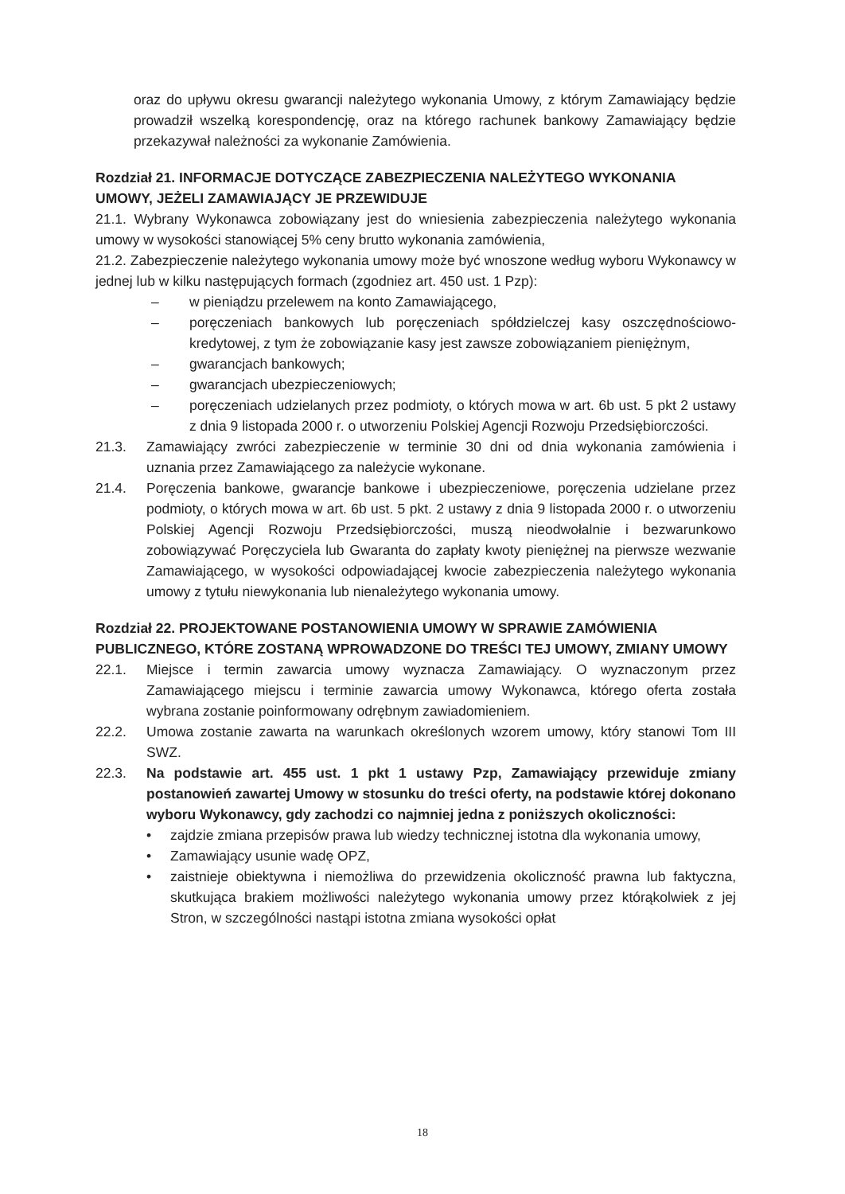oraz do upływu okresu gwarancji należytego wykonania Umowy, z którym Zamawiający będzie prowadził wszelką korespondencję, oraz na którego rachunek bankowy Zamawiający będzie przekazywał należności za wykonanie Zamówienia.
Rozdział 21. INFORMACJE DOTYCZĄCE ZABEZPIECZENIA NALEŻYTEGO WYKONANIA UMOWY, JEŻELI ZAMAWIAJĄCY JE PRZEWIDUJE
21.1. Wybrany Wykonawca zobowiązany jest do wniesienia zabezpieczenia należytego wykonania umowy w wysokości stanowiącej 5% ceny brutto wykonania zamówienia,
21.2. Zabezpieczenie należytego wykonania umowy może być wnoszone według wyboru Wykonawcy w jednej lub w kilku następujących formach (zgodniez art. 450 ust. 1 Pzp):
– w pieniądzu przelewem na konto Zamawiającego,
– poręczeniach bankowych lub poręczeniach spółdzielczej kasy oszczędnościowo-kredytowej, z tym że zobowiązanie kasy jest zawsze zobowiązaniem pieniężnym,
– gwarancjach bankowych;
– gwarancjach ubezpieczeniowych;
– poręczeniach udzielanych przez podmioty, o których mowa w art. 6b ust. 5 pkt 2 ustawy z dnia 9 listopada 2000 r. o utworzeniu Polskiej Agencji Rozwoju Przedsiębiorczości.
21.3. Zamawiający zwróci zabezpieczenie w terminie 30 dni od dnia wykonania zamówienia i uznania przez Zamawiającego za należycie wykonane.
21.4. Poręczenia bankowe, gwarancje bankowe i ubezpieczeniowe, poręczenia udzielane przez podmioty, o których mowa w art. 6b ust. 5 pkt. 2 ustawy z dnia 9 listopada 2000 r. o utworzeniu Polskiej Agencji Rozwoju Przedsiębiorczości, muszą nieodwołalnie i bezwarunkowo zobowiązywać Poręczyciela lub Gwaranta do zapłaty kwoty pieniężnej na pierwsze wezwanie Zamawiającego, w wysokości odpowiadającej kwocie zabezpieczenia należytego wykonania umowy z tytułu niewykonania lub nienależytego wykonania umowy.
Rozdział 22. PROJEKTOWANE POSTANOWIENIA UMOWY W SPRAWIE ZAMÓWIENIA PUBLICZNEGO, KTÓRE ZOSTANĄ WPROWADZONE DO TREŚCI TEJ UMOWY, ZMIANY UMOWY
22.1. Miejsce i termin zawarcia umowy wyznacza Zamawiający. O wyznaczonym przez Zamawiającego miejscu i terminie zawarcia umowy Wykonawca, którego oferta została wybrana zostanie poinformowany odrębnym zawiadomieniem.
22.2. Umowa zostanie zawarta na warunkach określonych wzorem umowy, który stanowi Tom III SWZ.
22.3. Na podstawie art. 455 ust. 1 pkt 1 ustawy Pzp, Zamawiający przewiduje zmiany postanowień zawartej Umowy w stosunku do treści oferty, na podstawie której dokonano wyboru Wykonawcy, gdy zachodzi co najmniej jedna z poniższych okoliczności:
• zajdzie zmiana przepisów prawa lub wiedzy technicznej istotna dla wykonania umowy,
• Zamawiający usunie wadę OPZ,
• zaistnieje obiektywna i niemożliwa do przewidzenia okoliczność prawna lub faktyczna, skutkująca brakiem możliwości należytego wykonania umowy przez którąkolwiek z jej Stron, w szczególności nastąpi istotna zmiana wysokości opłat
18